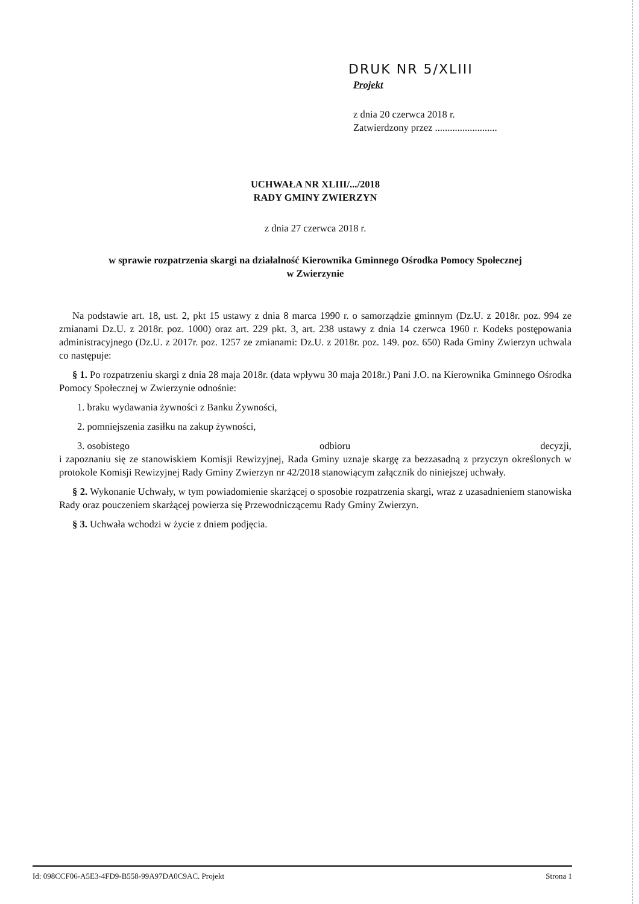DRUK NR 5/XLIII
Projekt
z dnia 20 czerwca 2018 r.
Zatwierdzony przez .........................
UCHWAŁA NR XLIII/.../2018
RADY GMINY ZWIERZYN
z dnia 27 czerwca 2018 r.
w sprawie rozpatrzenia skargi na działalność Kierownika Gminnego Ośrodka Pomocy Społecznej
w Zwierzynie
Na podstawie art. 18, ust. 2, pkt 15 ustawy z dnia 8 marca 1990 r. o samorządzie gminnym (Dz.U. z 2018r. poz. 994 ze zmianami Dz.U. z 2018r. poz. 1000) oraz art. 229 pkt. 3, art. 238 ustawy z dnia 14 czerwca 1960 r. Kodeks postępowania administracyjnego (Dz.U. z 2017r. poz. 1257 ze zmianami: Dz.U. z 2018r. poz. 149. poz. 650) Rada Gminy Zwierzyn uchwala co następuje:
§ 1. Po rozpatrzeniu skargi z dnia 28 maja 2018r. (data wpływu 30 maja 2018r.) Pani J.O. na Kierownika Gminnego Ośrodka Pomocy Społecznej w Zwierzynie odnośnie:
1. braku wydawania żywności z Banku Żywności,
2. pomniejszenia zasiłku na zakup żywności,
3. osobistego odbioru decyzji,
i zapoznaniu się ze stanowiskiem Komisji Rewizyjnej, Rada Gminy uznaje skargę za bezzasadną z przyczyn określonych w protokole Komisji Rewizyjnej Rady Gminy Zwierzyn nr 42/2018 stanowiącym załącznik do niniejszej uchwały.
§ 2. Wykonanie Uchwały, w tym powiadomienie skarżącej o sposobie rozpatrzenia skargi, wraz z uzasadnieniem stanowiska Rady oraz pouczeniem skarżącej powierza się Przewodniczącemu Rady Gminy Zwierzyn.
§ 3. Uchwała wchodzi w życie z dniem podjęcia.
Id: 098CCF06-A5E3-4FD9-B558-99A97DA0C9AC. Projekt Strona 1